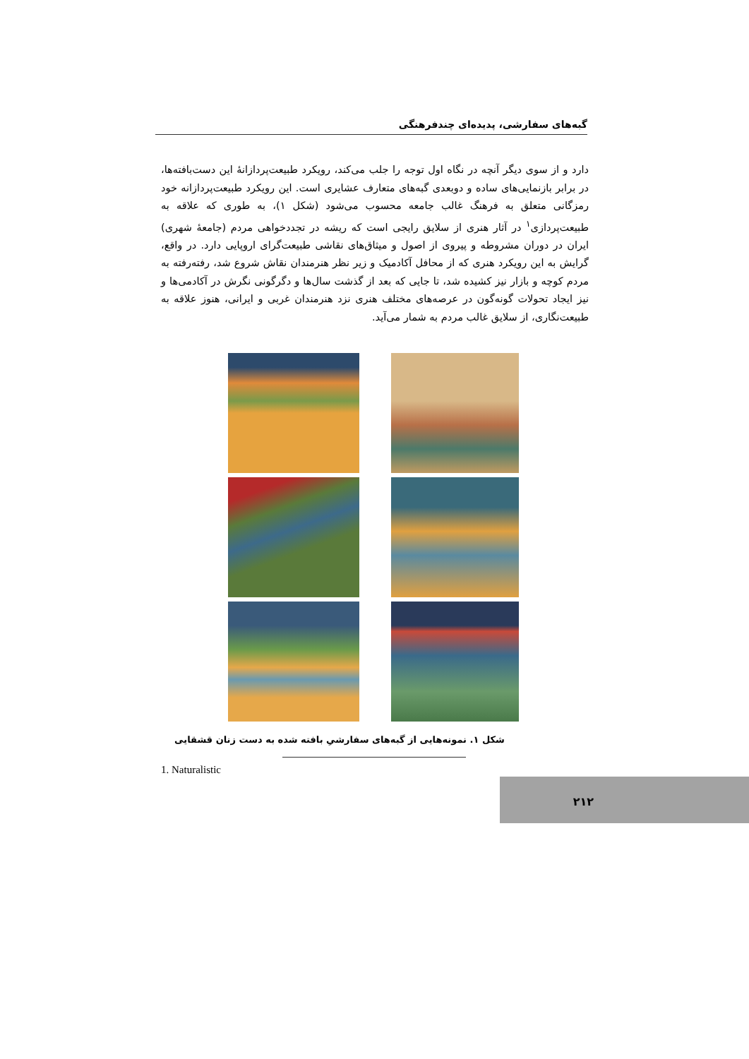گبه‌های سفارشی، پدیده‌ای چندفرهنگی
دارد و از سوی دیگر آنچه در نگاه اول توجه را جلب می‌کند، رویکرد طبیعت‌پردازانهٔ این دست‌بافته‌ها، در برابر بازنمایی‌های ساده و دوبعدی گبه‌های متعارف عشایری است. این رویکرد طبیعت‌پردازانه خود رمزگانی متعلق به فرهنگ غالب جامعه محسوب می‌شود (شکل ۱)، به طوری که علاقه به طبیعت‌پردازی<sup>۱</sup> در آثار هنری از سلایق رایجی است که ریشه در تجددخواهی مردم (جامعهٔ شهری) ایران در دوران مشروطه و پیروی از اصول و میثاق‌های نقاشی طبیعت‌گرای اروپایی دارد. در واقع، گرایش به این رویکرد هنری که از محافل آکادمیک و زیر نظر هنرمندان نقاش شروع شد، رفته‌رفته به مردم کوچه و بازار نیز کشیده شد، تا جایی که بعد از گذشت سال‌ها و دگرگونی نگرش در آکادمی‌ها و نیز ایجاد تحولات گونه‌گون در عرصه‌های مختلف هنری نزد هنرمندان غربی و ایرانی، هنوز علاقه به طبیعت‌نگاری، از سلایق غالب مردم به شمار می‌آید.
شکل ۱. نمونه‌هایی از گبه‌های سفارشیِ بافته شده به دست زنان قشقایی
1. Naturalistic
۲۱۲